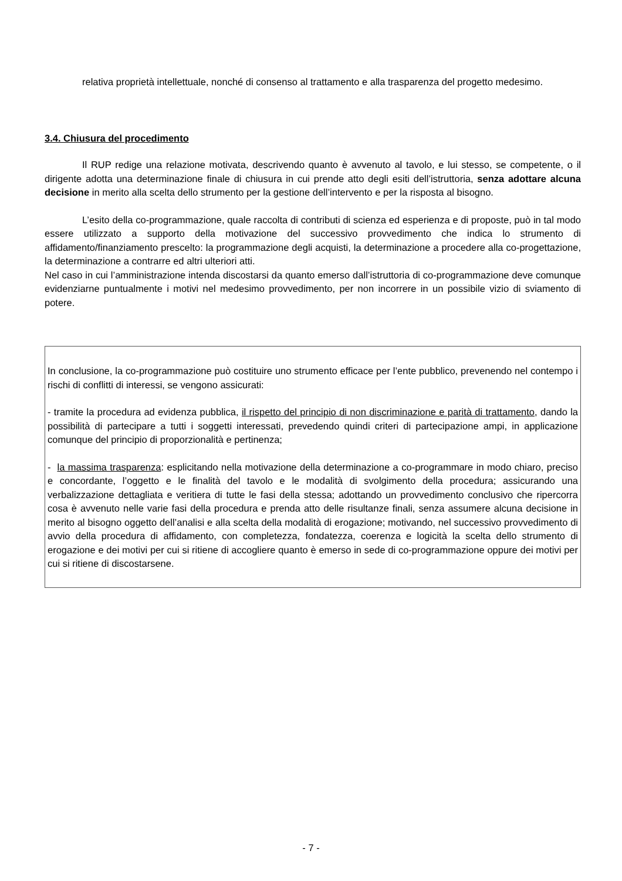relativa proprietà intellettuale, nonché di consenso al trattamento e alla trasparenza del progetto medesimo.
3.4. Chiusura del procedimento
Il RUP redige una relazione motivata, descrivendo quanto è avvenuto al tavolo, e lui stesso, se competente, o il dirigente adotta una determinazione finale di chiusura in cui prende atto degli esiti dell’istruttoria, senza adottare alcuna decisione in merito alla scelta dello strumento per la gestione dell’intervento e per la risposta al bisogno.
L’esito della co-programmazione, quale raccolta di contributi di scienza ed esperienza e di proposte, può in tal modo essere utilizzato a supporto della motivazione del successivo provvedimento che indica lo strumento di affidamento/finanziamento prescelto: la programmazione degli acquisti, la determinazione a procedere alla co-progettazione, la determinazione a contrarre ed altri ulteriori atti.
Nel caso in cui l’amministrazione intenda discostarsi da quanto emerso dall’istruttoria di co-programmazione deve comunque evidenziarne puntualmente i motivi nel medesimo provvedimento, per non incorrere in un possibile vizio di sviamento di potere.
In conclusione, la co-programmazione può costituire uno strumento efficace per l’ente pubblico, prevenendo nel contempo i rischi di conflitti di interessi, se vengono assicurati:
- tramite la procedura ad evidenza pubblica, il rispetto del principio di non discriminazione e parità di trattamento, dando la possibilità di partecipare a tutti i soggetti interessati, prevedendo quindi criteri di partecipazione ampi, in applicazione comunque del principio di proporzionalità e pertinenza;
- la massima trasparenza: esplicitando nella motivazione della determinazione a co-programmare in modo chiaro, preciso e concordante, l’oggetto e le finalità del tavolo e le modalità di svolgimento della procedura; assicurando una verbalizzazione dettagliata e veritiera di tutte le fasi della stessa; adottando un provvedimento conclusivo che ripercorra cosa è avvenuto nelle varie fasi della procedura e prenda atto delle risultanze finali, senza assumere alcuna decisione in merito al bisogno oggetto dell’analisi e alla scelta della modalità di erogazione; motivando, nel successivo provvedimento di avvio della procedura di affidamento, con completezza, fondatezza, coerenza e logicità la scelta dello strumento di erogazione e dei motivi per cui si ritiene di accogliere quanto è emerso in sede di co-programmazione oppure dei motivi per cui si ritiene di discostarsene.
- 7 -